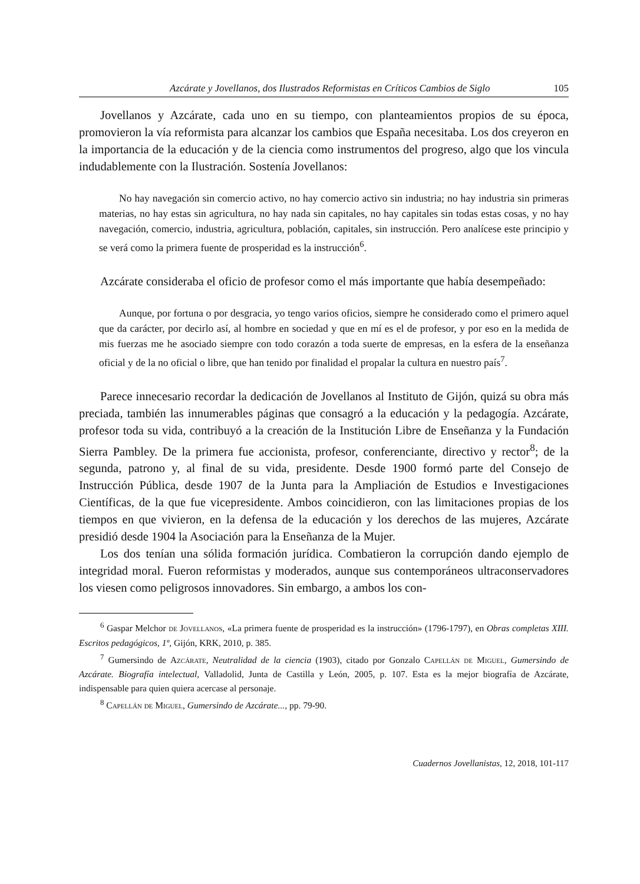Azcárate y Jovellanos, dos Ilustrados Reformistas en Críticos Cambios de Siglo 105
Jovellanos y Azcárate, cada uno en su tiempo, con planteamientos propios de su época, promovieron la vía reformista para alcanzar los cambios que España necesitaba. Los dos creyeron en la importancia de la educación y de la ciencia como instrumentos del progreso, algo que los vincula indudablemente con la Ilustración. Sostenía Jovellanos:
No hay navegación sin comercio activo, no hay comercio activo sin industria; no hay industria sin primeras materias, no hay estas sin agricultura, no hay nada sin capitales, no hay capitales sin todas estas cosas, y no hay navegación, comercio, industria, agricultura, población, capitales, sin instrucción. Pero analícese este principio y se verá como la primera fuente de prosperidad es la instrucción<sup>6</sup>.
Azcárate consideraba el oficio de profesor como el más importante que había desempeñado:
Aunque, por fortuna o por desgracia, yo tengo varios oficios, siempre he considerado como el primero aquel que da carácter, por decirlo así, al hombre en sociedad y que en mí es el de profesor, y por eso en la medida de mis fuerzas me he asociado siempre con todo corazón a toda suerte de empresas, en la esfera de la enseñanza oficial y de la no oficial o libre, que han tenido por finalidad el propalar la cultura en nuestro país<sup>7</sup>.
Parece innecesario recordar la dedicación de Jovellanos al Instituto de Gijón, quizá su obra más preciada, también las innumerables páginas que consagró a la educación y la pedagogía. Azcárate, profesor toda su vida, contribuyó a la creación de la Institución Libre de Enseñanza y la Fundación Sierra Pambley. De la primera fue accionista, profesor, conferenciante, directivo y rector<sup>8</sup>; de la segunda, patrono y, al final de su vida, presidente. Desde 1900 formó parte del Consejo de Instrucción Pública, desde 1907 de la Junta para la Ampliación de Estudios e Investigaciones Científicas, de la que fue vicepresidente. Ambos coincidieron, con las limitaciones propias de los tiempos en que vivieron, en la defensa de la educación y los derechos de las mujeres, Azcárate presidió desde 1904 la Asociación para la Enseñanza de la Mujer.
Los dos tenían una sólida formación jurídica. Combatieron la corrupción dando ejemplo de integridad moral. Fueron reformistas y moderados, aunque sus contemporáneos ultraconservadores los viesen como peligrosos innovadores. Sin embargo, a ambos los con-
<sup>6</sup> Gaspar Melchor de Jovellanos, «La primera fuente de prosperidad es la instrucción» (1796-1797), en Obras completas XIII. Escritos pedagógicos, 1º, Gijón, KRK, 2010, p. 385.
<sup>7</sup> Gumersindo de Azcárate, Neutralidad de la ciencia (1903), citado por Gonzalo Capellán de Miguel, Gumersindo de Azcárate. Biografía intelectual, Valladolid, Junta de Castilla y León, 2005, p. 107. Esta es la mejor biografía de Azcárate, indispensable para quien quiera acercase al personaje.
<sup>8</sup> Capellán de Miguel, Gumersindo de Azcárate..., pp. 79-90.
Cuadernos Jovellanistas, 12, 2018, 101-117